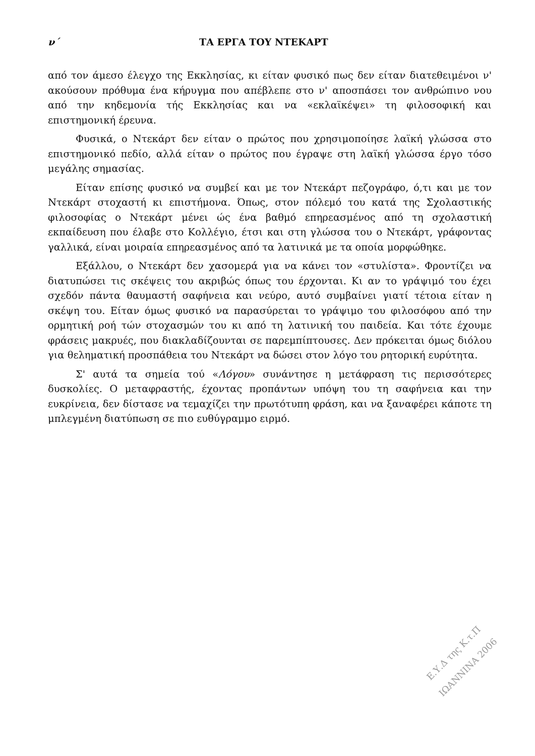ν΄ ΤΑ ΕΡΓΑ ΤΟΥ ΝΤΕΚΑΡΤ
από τον άμεσο έλεγχο της Εκκλησίας, κι είταν φυσικό πως δεν είταν διατεθειμένοι ν' ακούσουν πρόθυμα ένα κήρυγμα που απέβλεπε στο ν' αποσπάσει τον ανθρώπινο νου από την κηδεμονία τής Εκκλησίας και να «εκλαϊκέψει» τη φιλοσοφική και επιστημονική έρευνα.
Φυσικά, ο Ντεκάρτ δεν είταν ο πρώτος που χρησιμοποίησε λαϊκή γλώσσα στο επιστημονικό πεδίο, αλλά είταν ο πρώτος που έγραψε στη λαϊκή γλώσσα έργο τόσο μεγάλης σημασίας.
Είταν επίσης φυσικό να συμβεί και με τον Ντεκάρτ πεζογράφο, ό,τι και με τον Ντεκάρτ στοχαστή κι επιστήμονα. Όπως, στον πόλεμό του κατά της Σχολαστικής φιλοσοφίας ο Ντεκάρτ μένει ώς ένα βαθμό επηρεασμένος από τη σχολαστική εκπαίδευση που έλαβε στο Κολλέγιο, έτσι και στη γλώσσα του ο Ντεκάρτ, γράφοντας γαλλικά, είναι μοιραία επηρεασμένος από τα λατινικά με τα οποία μορφώθηκε.
Εξάλλου, ο Ντεκάρτ δεν χασομερά για να κάνει τον «στυλίστα». Φροντίζει να διατυπώσει τις σκέψεις του ακριβώς όπως του έρχονται. Κι αν το γράψιμό του έχει σχεδόν πάντα θαυμαστή σαφήνεια και νεύρο, αυτό συμβαίνει γιατί τέτοια είταν η σκέψη του. Είταν όμως φυσικό να παρασύρεται το γράψιμο του φιλοσόφου από την ορμητική ροή τών στοχασμών του κι από τη λατινική του παιδεία. Και τότε έχουμε φράσεις μακρυές, που διακλαδίζουνται σε παρεμπίπτουσες. Δεν πρόκειται όμως διόλου για θεληματική προσπάθεια του Ντεκάρτ να δώσει στον λόγο του ρητορική ευρύτητα.
Σ' αυτά τα σημεία τού «Λόγου» συνάντησε η μετάφραση τις περισσότερες δυσκολίες. Ο μεταφραστής, έχοντας προπάντων υπόψη του τη σαφήνεια και την ευκρίνεια, δεν δίστασε να τεμαχίζει την πρωτότυπη φράση, και να ξαναφέρει κάποτε τη μπλεγμένη διατύπωση σε πιο ευθύγραμμο ειρμό.
Ε.Υ.Δ της Κ.τ.Π
ΙΩΑΝΝΙΝΑ 2006